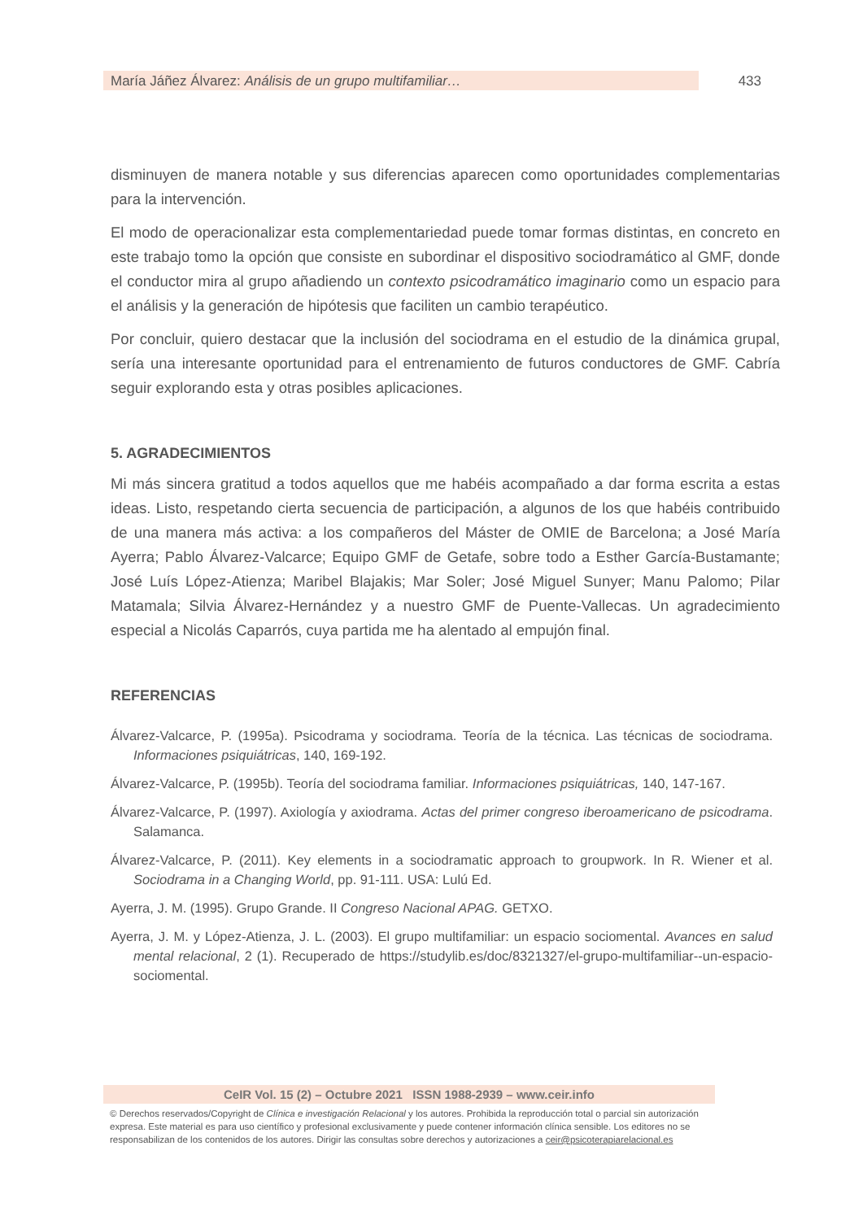María Jáñez Álvarez: Análisis de un grupo multifamiliar… 433
disminuyen de manera notable y sus diferencias aparecen como oportunidades complementarias para la intervención.
El modo de operacionalizar esta complementariedad puede tomar formas distintas, en concreto en este trabajo tomo la opción que consiste en subordinar el dispositivo sociodramático al GMF, donde el conductor mira al grupo añadiendo un contexto psicodramático imaginario como un espacio para el análisis y la generación de hipótesis que faciliten un cambio terapéutico.
Por concluir, quiero destacar que la inclusión del sociodrama en el estudio de la dinámica grupal, sería una interesante oportunidad para el entrenamiento de futuros conductores de GMF. Cabría seguir explorando esta y otras posibles aplicaciones.
5. AGRADECIMIENTOS
Mi más sincera gratitud a todos aquellos que me habéis acompañado a dar forma escrita a estas ideas. Listo, respetando cierta secuencia de participación, a algunos de los que habéis contribuido de una manera más activa: a los compañeros del Máster de OMIE de Barcelona; a José María Ayerra; Pablo Álvarez-Valcarce; Equipo GMF de Getafe, sobre todo a Esther García-Bustamante; José Luís López-Atienza; Maribel Blajakis; Mar Soler; José Miguel Sunyer; Manu Palomo; Pilar Matamala; Silvia Álvarez-Hernández y a nuestro GMF de Puente-Vallecas. Un agradecimiento especial a Nicolás Caparrós, cuya partida me ha alentado al empujón final.
REFERENCIAS
Álvarez-Valcarce, P. (1995a). Psicodrama y sociodrama. Teoría de la técnica. Las técnicas de sociodrama. Informaciones psiquiátricas, 140, 169-192.
Álvarez-Valcarce, P. (1995b). Teoría del sociodrama familiar. Informaciones psiquiátricas, 140, 147-167.
Álvarez-Valcarce, P. (1997). Axiología y axiodrama. Actas del primer congreso iberoamericano de psicodrama. Salamanca.
Álvarez-Valcarce, P. (2011). Key elements in a sociodramatic approach to groupwork. In R. Wiener et al. Sociodrama in a Changing World, pp. 91-111. USA: Lulú Ed.
Ayerra, J. M. (1995). Grupo Grande. II Congreso Nacional APAG. GETXO.
Ayerra, J. M. y López-Atienza, J. L. (2003). El grupo multifamiliar: un espacio sociomental. Avances en salud mental relacional, 2 (1). Recuperado de https://studylib.es/doc/8321327/el-grupo-multifamiliar--un-espacio-sociomental.
CeIR Vol. 15 (2) – Octubre 2021 ISSN 1988-2939 – www.ceir.info
© Derechos reservados/Copyright de Clínica e investigación Relacional y los autores. Prohibida la reproducción total o parcial sin autorización expresa. Este material es para uso científico y profesional exclusivamente y puede contener información clínica sensible. Los editores no se responsabilizan de los contenidos de los autores. Dirigir las consultas sobre derechos y autorizaciones a ceir@psicoterapiarelacional.es